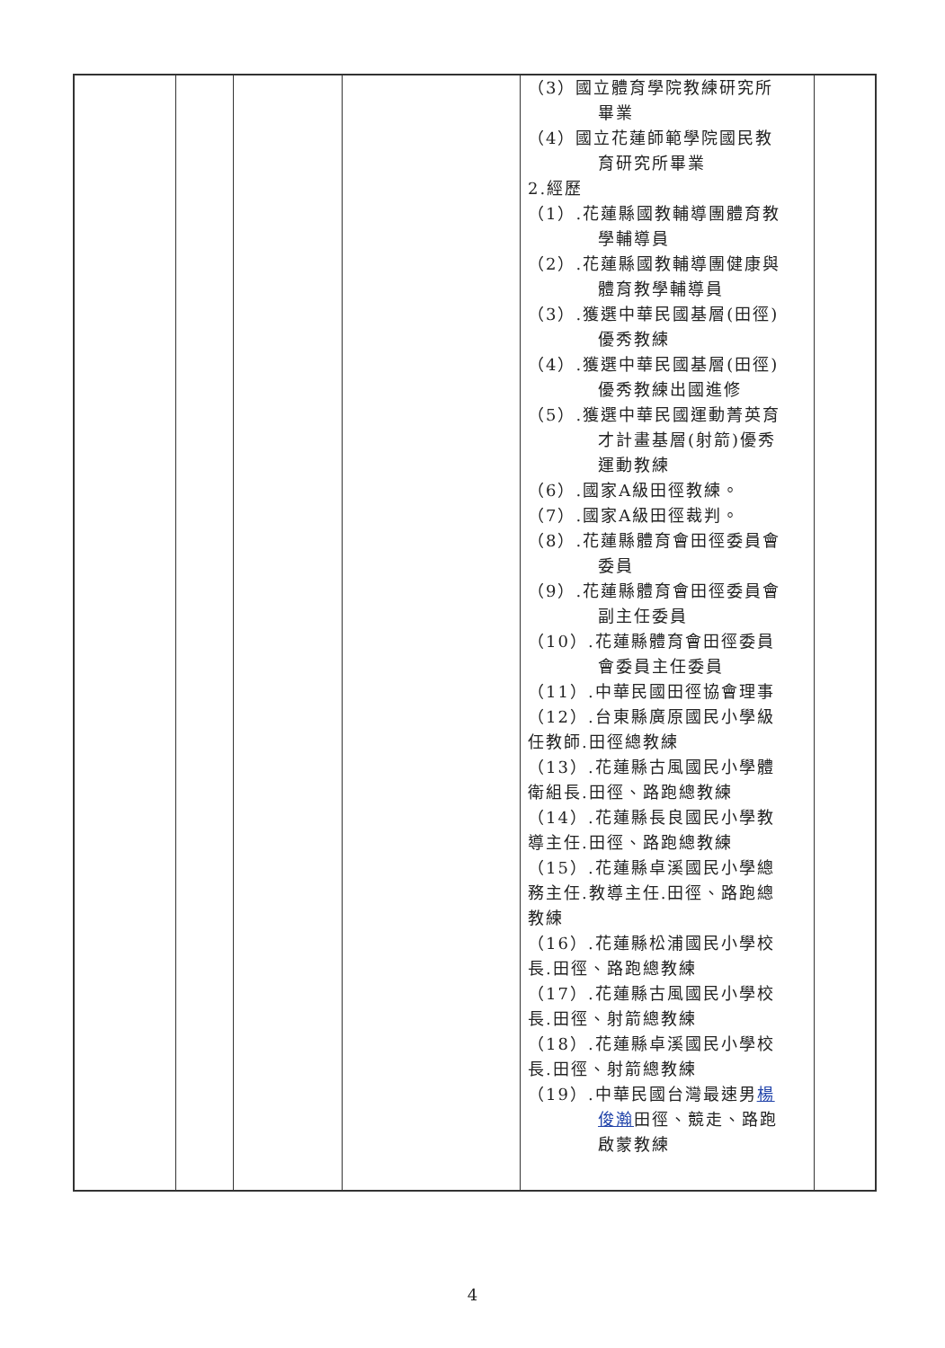| | | | | （3）國立體育學院教練研究所 畢業 （4）國立花蓮師範學院國民教 育研究所畢業 2.經歷 （1）.花蓮縣國教輔導團體育教 學輔導員 （2）.花蓮縣國教輔導團健康與 體育教學輔導員 （3）.獲選中華民國基層(田徑) 優秀教練 （4）.獲選中華民國基層(田徑) 優秀教練出國進修 （5）.獲選中華民國運動菁英育 才計畫基層(射箭)優秀 運動教練 （6）.國家A級田徑教練。 （7）.國家A級田徑裁判。 （8）.花蓮縣體育會田徑委員會 委員 （9）.花蓮縣體育會田徑委員會 副主任委員 （10）.花蓮縣體育會田徑委員 會委員主任委員 （11）.中華民國田徑協會理事 （12）.台東縣廣原國民小學級 任教師.田徑總教練 （13）.花蓮縣古風國民小學體 衛組長.田徑、路跑總教練 （14）.花蓮縣長良國民小學教 導主任.田徑、路跑總教練 （15）.花蓮縣卓溪國民小學總 務主任.教導主任.田徑、路跑總 教練 （16）.花蓮縣松浦國民小學校 長.田徑、路跑總教練 （17）.花蓮縣古風國民小學校 長.田徑、射箭總教練 （18）.花蓮縣卓溪國民小學校 長.田徑、射箭總教練 （19）.中華民國台灣最速男 楊 俊瀚 田徑、競走、路跑 啟蒙教練 | |
4